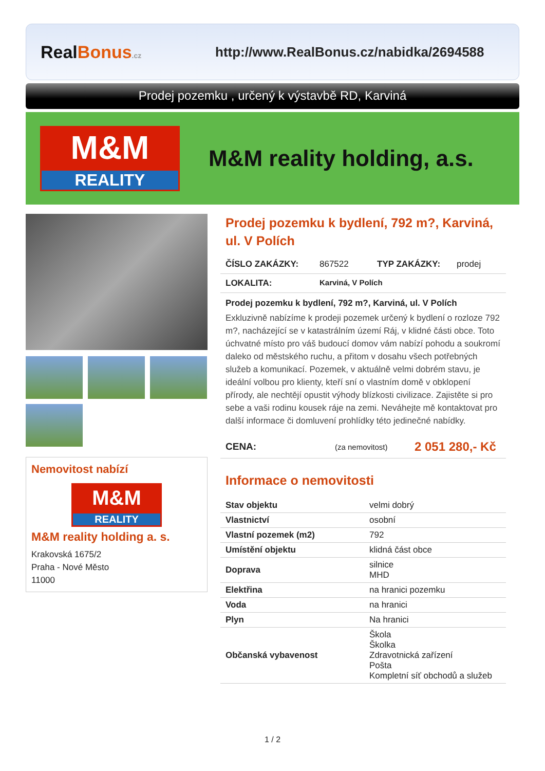Real Bonus.cz
http://www.RealBonus.cz/nabidka/2694588
Prodej pozemku , určený k výstavbě RD, Karviná
M&M
REALITY
M&M reality holding, a.s.
Nemovitost nabízí
M&M
REALITY
M&M reality holding a. s.
Krakovská 1675/2
Praha - Nové Město
11000
Prodej pozemku k bydlení, 792 m?, Karviná, ul. V Polích
ČÍSLO ZAKÁZKY: 867522 TYP ZAKÁZKY: prodej
LOKALITA: Karviná, V Polích
Prodej pozemku k bydlení, 792 m?, Karviná, ul. V Polích
Exkluzivně nabízíme k prodeji pozemek určený k bydlení o rozloze 792 m?, nacházející se v katastrálním území Ráj, v klidné části obce. Toto úchvatné místo pro váš budoucí domov vám nabízí pohodu a soukromí daleko od městského ruchu, a přitom v dosahu všech potřebných služeb a komunikací. Pozemek, v aktuálně velmi dobrém stavu, je ideální volbou pro klienty, kteří sní o vlastním domě v obklopení přírody, ale nechtějí opustit výhody blízkosti civilizace. Zajistěte si pro sebe a vaši rodinu kousek ráje na zemi. Neváhejte mě kontaktovat pro další informace či domluvení prohlídky této jedinečné nabídky.
CENA: (za nemovitost) 2 051 280,- Kč
Informace o nemovitosti
| Stav objektu | velmi dobrý |
| Vlastnictví | osobní |
| Vlastní pozemek (m2) | 792 |
| Umístění objektu | klidná část obce |
| Doprava | silnice MHD |
| Elektřina | na hranici pozemku |
| Voda | na hranici |
| Plyn | Na hranici |
| Občanská vybavenost | Škola Školka Zdravotnická zařízení Pošta Kompletní síť obchodů a služeb |
1 / 2